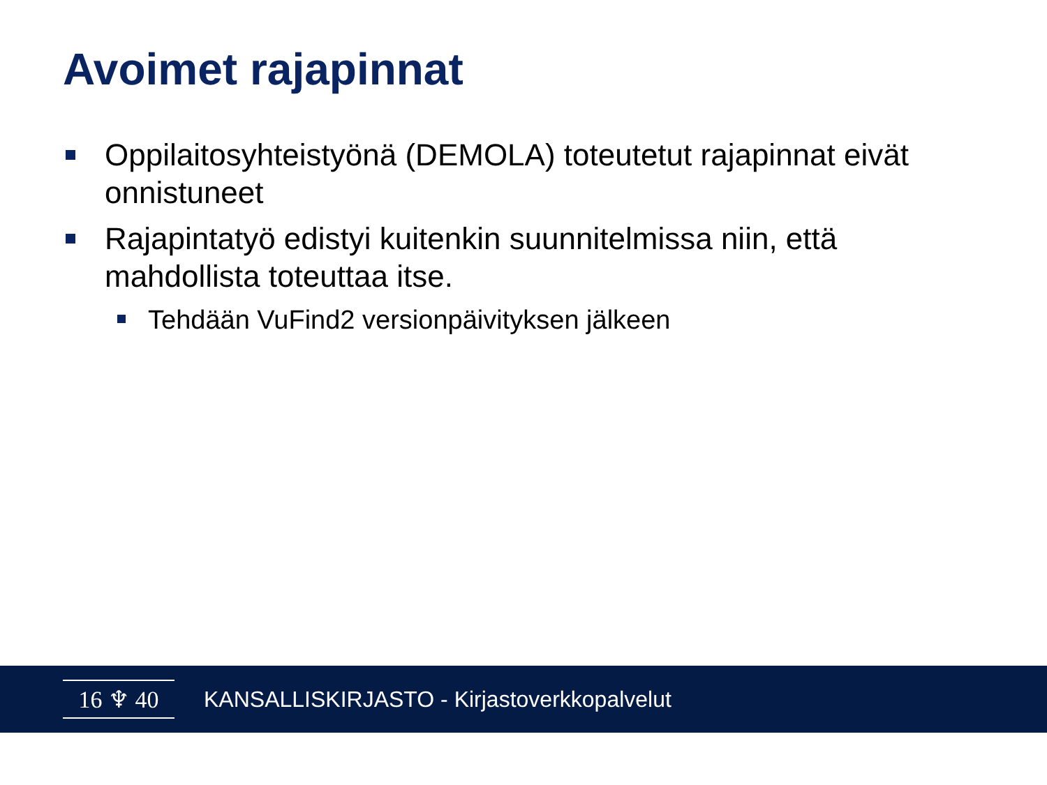Avoimet rajapinnat
Oppilaitosyhteistyönä (DEMOLA) toteutetut rajapinnat eivät onnistuneet
Rajapintatyö edistyi kuitenkin suunnitelmissa niin, että mahdollista toteuttaa itse.
Tehdään VuFind2 versionpäivityksen jälkeen
16 ♆ 40
KANSALLISKIRJASTO - Kirjastoverkkopalvelut